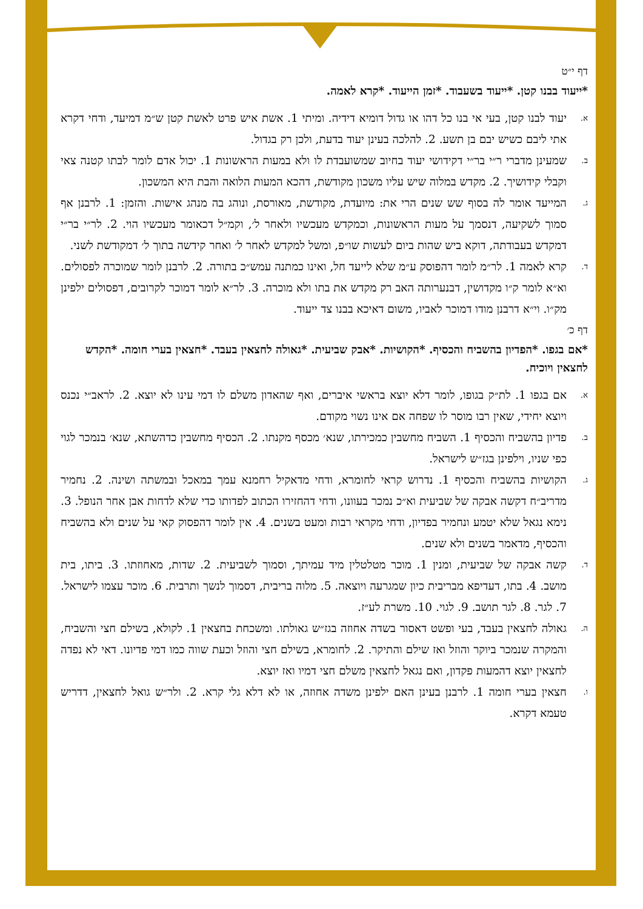דף י״ט
*ייעוד בבנו קטן. *ייעוד בשעבוד. *זמן הייעוד. *קרא לאמה.
א. יעוד לבנו קטן, בעי אי בנו כל דהו או גדול דומיא דידיה. ומיתי 1. אשת איש פרט לאשת קטן ש״מ דמיעד, ודחי דקרא אתי ליבם כשיש יבם בן תשע. 2. להלכה בעינן יעוד בדעת, ולכן רק בגדול.
ב. שמעינן מדברי ר״י בר״י דקידושי יעוד בחיוב שמשועבדת לו ולא במעות הראשונות 1. יכול אדם לומר לבתו קטנה צאי וקבלי קידושיך. 2. מקדש במלוה שיש עליו משכון מקודשת, דהכא המעות הלואה והבת היא המשכון.
ג. המייעד אומר לה בסוף שש שנים הרי את: מיועדת, מקודשת, מאורסת, ונוהג בה מנהג אישות. והזמן: 1. לרבנן אף סמוך לשקיעה, דנסמך על מעות הראשונות, וכמקדש מעכשיו ולאחר ל׳, וקמ״ל דכאומר מעכשיו הוי. 2. לר״י בר״י דמקדש בעבודתה, דוקא ביש שהות ביום לעשות שו״פ, ומשל למקדש לאחר ל׳ ואחר קידשה בתוך ל׳ דמקודשת לשני.
ד. קרא לאמה 1. לר״מ לומר דהפוסק ע״מ שלא לייעד חל, ואינו כמתנה עמש״כ בתורה. 2. לרבנן לומר שמוכרה לפסולים. וא״א לומר ק״ו מקדושין, דבנערותה האב רק מקדש את בתו ולא מוכרה. 3. לר״א לומר דמוכר לקרובים, דפסולים ילפינן מק״ו. וי״א דרבנן מודו דמוכר לאביו, משום דאיכא בבנו צד ייעוד.
דף כ׳
*אם בגפו. *הפדיון בהשביח והכסיף. *הקושיות. *אבק שביעית. *גאולה לחצאין בעבד. *חצאין בערי חומה. *הקדש לחצאין ויוכיח.
א. אם בגפו 1. לת״ק בגופו, לומר דלא יוצא בראשי איברים, ואף שהאדון משלם לו דמי עינו לא יוצא. 2. לראב״י נכנס ויוצא יחידי, שאין רבו מוסר לו שפחה אם אינו נשוי מקודם.
ב. פדיון בהשביח והכסיף 1. השביח מחשבין כמכירתו, שנא׳ מכסף מקנתו. 2. הכסיף מחשבין כדהשתא, שנא׳ בנמכר לגוי כפי שניו, וילפינן בגז״ש לישראל.
ג. הקושיות בהשביח והכסיף 1. נדרוש קראי לחומרא, ודחי מדאקיל רחמנא עמך במאכל ובמשתה ושינה. 2. נחמיר מדריב״ח דקשה אבקה של שביעית וא״כ נמכר בעוונו, ודחי דהחזירו הכתוב לפדותו כדי שלא לדחות אבן אחר הנופל. 3. נימא נגאל שלא יטמע ונחמיר בפדיון, ודחי מקראי רבות ומעט בשנים. 4. אין לומר דהפסוק קאי על שנים ולא בהשביח והכסיף, מדאמר בשנים ולא שנים.
ד. קשה אבקה של שביעית, ומנין 1. מוכר מטלטלין מיד עמיתך, וסמוך לשביעית. 2. שדות, מאחוזתו. 3. ביתו, בית מושב. 4. בתו, דעדיפא מבריבית כיון שמגרעה ויוצאה. 5. מלוה בריבית, דסמוך לנשך ותרבית. 6. מוכר עצמו לישראל. 7. לגר. 8. לגר תושב. 9. לגוי. 10. משרת לע״ז.
ה. גאולה לחצאין בעבד, בעי ופשט דאסור בשדה אחוזה בגז״ש גאולתו. ומשכחת בחצאין 1. לקולא, בשילם חצי והשביח, והמקרה שנמכר ביוקר והוזל ואז שילם והתיקר. 2. לחומרא, בשילם חצי והוזל וכעת שווה כמו דמי פדיונו. דאי לא נפדה לחצאין יוצא דהמעות פקדון, ואם נגאל לחצאין משלם חצי דמיו ואז יוצא.
ו. חצאין בערי חומה 1. לרבנן בעינן האם ילפינן משדה אחוזה, או לא דלא גלי קרא. 2. ולר״ש גואל לחצאין, דדריש טעמא דקרא.